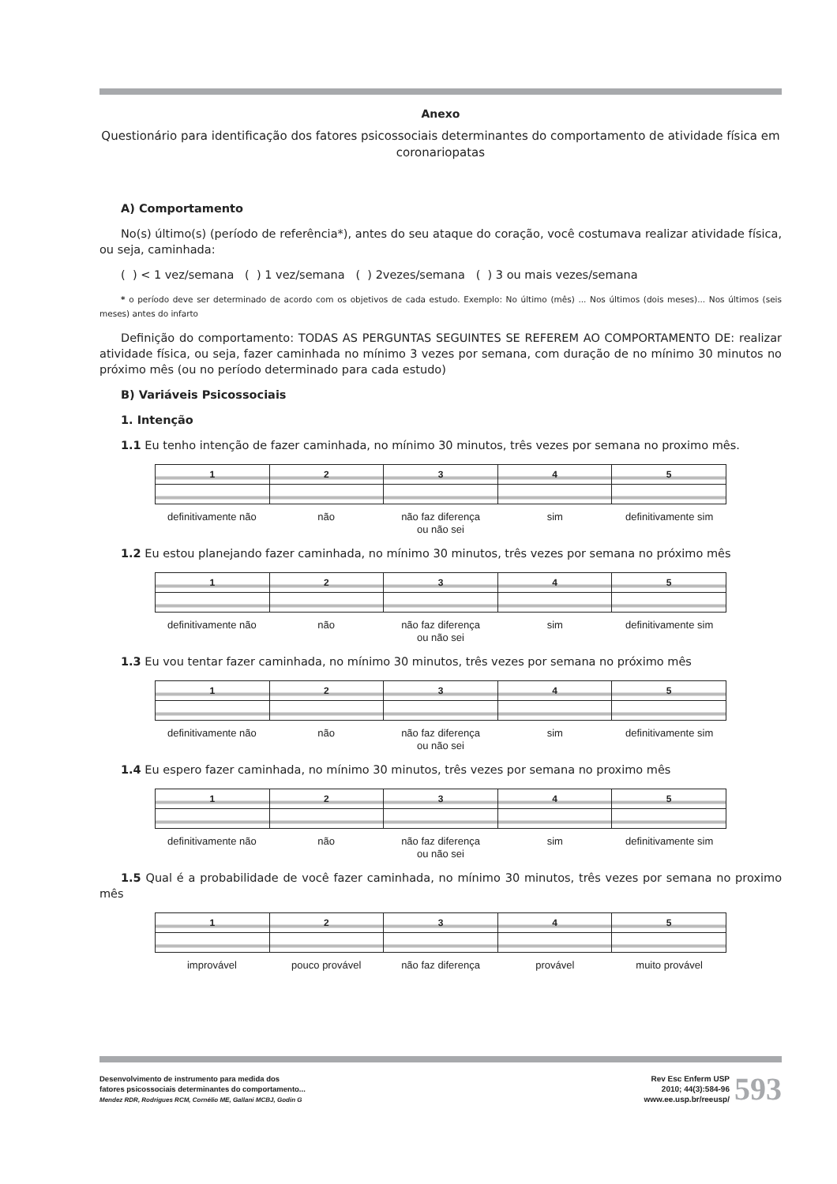Anexo
Questionário para identificação dos fatores psicossociais determinantes do comportamento de atividade física em coronariopatas
A) Comportamento
No(s) último(s) (período de referência*), antes do seu ataque do coração, você costumava realizar atividade física, ou seja, caminhada:
( ) < 1 vez/semana ( ) 1 vez/semana ( ) 2vezes/semana ( ) 3 ou mais vezes/semana
* o período deve ser determinado de acordo com os objetivos de cada estudo. Exemplo: No último (mês) ... Nos últimos (dois meses)... Nos últimos (seis meses) antes do infarto
Definição do comportamento: TODAS AS PERGUNTAS SEGUINTES SE REFEREM AO COMPORTAMENTO DE: realizar atividade física, ou seja, fazer caminhada no mínimo 3 vezes por semana, com duração de no mínimo 30 minutos no próximo mês (ou no período determinado para cada estudo)
B) Variáveis Psicossociais
1. Intenção
1.1 Eu tenho intenção de fazer caminhada, no mínimo 30 minutos, três vezes por semana no proximo mês.
| 1 | 2 | 3 | 4 | 5 |
| definitivamente não | não | não faz diferença ou não sei | sim | definitivamente sim |
1.2 Eu estou planejando fazer caminhada, no mínimo 30 minutos, três vezes por semana no próximo mês
| 1 | 2 | 3 | 4 | 5 |
| definitivamente não | não | não faz diferença ou não sei | sim | definitivamente sim |
1.3 Eu vou tentar fazer caminhada, no mínimo 30 minutos, três vezes por semana no próximo mês
| 1 | 2 | 3 | 4 | 5 |
| definitivamente não | não | não faz diferença ou não sei | sim | definitivamente sim |
1.4 Eu espero fazer caminhada, no mínimo 30 minutos, três vezes por semana no proximo mês
| 1 | 2 | 3 | 4 | 5 |
| definitivamente não | não | não faz diferença ou não sei | sim | definitivamente sim |
1.5 Qual é a probabilidade de você fazer caminhada, no mínimo 30 minutos, três vezes por semana no proximo mês
| 1 | 2 | 3 | 4 | 5 |
| improvável | pouco provável | não faz diferença | provável | muito provável |
Desenvolvimento de instrumento para medida dos
fatores psicossociais determinantes do comportamento...
Mendez RDR, Rodrigues RCM, Cornélio ME, Gallani MCBJ, Godin G
Rev Esc Enferm USP
2010; 44(3):584-96
www.ee.usp.br/reeusp/
593